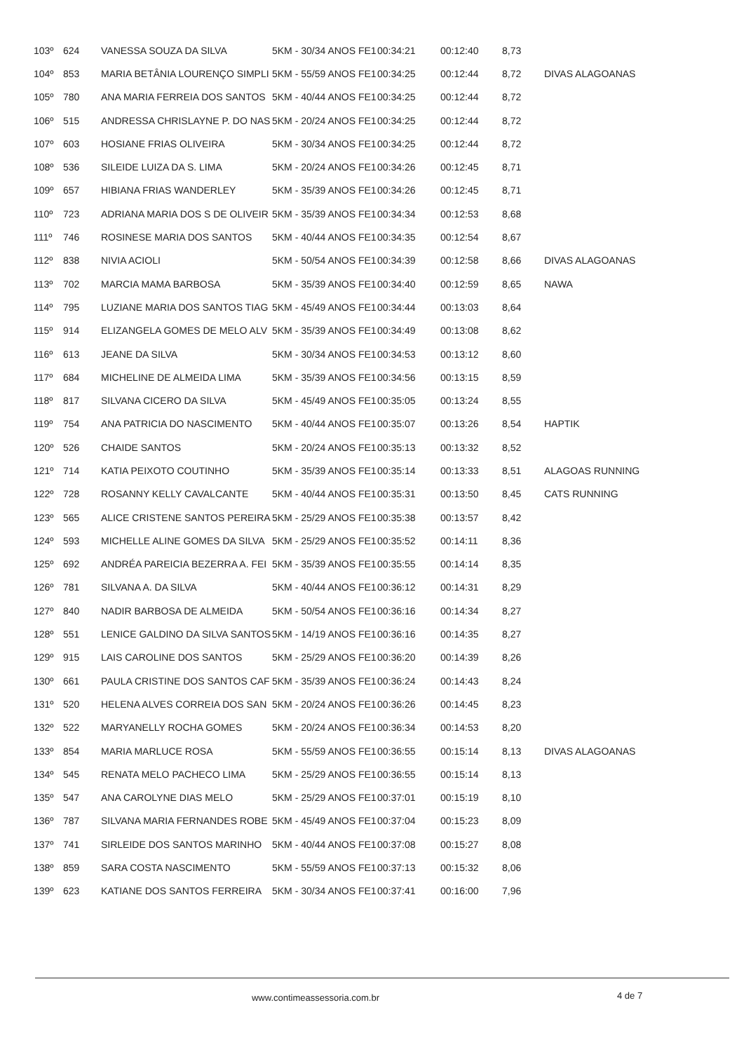| 103º | 624 | VANESSA SOUZA DA SILVA | 5KM - 30/34 ANOS FE1 | 00:34:21 | 00:12:40 | 8,73 | |
| 104º | 853 | MARIA BETÂNIA LOURENÇO SIMPLI | 5KM - 55/59 ANOS FE1 | 00:34:25 | 00:12:44 | 8,72 | DIVAS ALAGOANAS |
| 105º | 780 | ANA MARIA FERREIA DOS SANTOS | 5KM - 40/44 ANOS FE1 | 00:34:25 | 00:12:44 | 8,72 | |
| 106º | 515 | ANDRESSA CHRISLAYNE P. DO NAS | 5KM - 20/24 ANOS FE1 | 00:34:25 | 00:12:44 | 8,72 | |
| 107º | 603 | HOSIANE FRIAS OLIVEIRA | 5KM - 30/34 ANOS FE1 | 00:34:25 | 00:12:44 | 8,72 | |
| 108º | 536 | SILEIDE LUIZA DA S. LIMA | 5KM - 20/24 ANOS FE1 | 00:34:26 | 00:12:45 | 8,71 | |
| 109º | 657 | HIBIANA FRIAS WANDERLEY | 5KM - 35/39 ANOS FE1 | 00:34:26 | 00:12:45 | 8,71 | |
| 110º | 723 | ADRIANA MARIA DOS S DE OLIVEIR | 5KM - 35/39 ANOS FE1 | 00:34:34 | 00:12:53 | 8,68 | |
| 111º | 746 | ROSINESE MARIA DOS SANTOS | 5KM - 40/44 ANOS FE1 | 00:34:35 | 00:12:54 | 8,67 | |
| 112º | 838 | NIVIA ACIOLI | 5KM - 50/54 ANOS FE1 | 00:34:39 | 00:12:58 | 8,66 | DIVAS ALAGOANAS |
| 113º | 702 | MARCIA MAMA BARBOSA | 5KM - 35/39 ANOS FE1 | 00:34:40 | 00:12:59 | 8,65 | NAWA |
| 114º | 795 | LUZIANE MARIA DOS SANTOS TIAG | 5KM - 45/49 ANOS FE1 | 00:34:44 | 00:13:03 | 8,64 | |
| 115º | 914 | ELIZANGELA GOMES DE MELO ALV | 5KM - 35/39 ANOS FE1 | 00:34:49 | 00:13:08 | 8,62 | |
| 116º | 613 | JEANE DA SILVA | 5KM - 30/34 ANOS FE1 | 00:34:53 | 00:13:12 | 8,60 | |
| 117º | 684 | MICHELINE DE ALMEIDA LIMA | 5KM - 35/39 ANOS FE1 | 00:34:56 | 00:13:15 | 8,59 | |
| 118º | 817 | SILVANA CICERO DA SILVA | 5KM - 45/49 ANOS FE1 | 00:35:05 | 00:13:24 | 8,55 | |
| 119º | 754 | ANA PATRICIA DO NASCIMENTO | 5KM - 40/44 ANOS FE1 | 00:35:07 | 00:13:26 | 8,54 | HAPTIK |
| 120º | 526 | CHAIDE SANTOS | 5KM - 20/24 ANOS FE1 | 00:35:13 | 00:13:32 | 8,52 | |
| 121º | 714 | KATIA PEIXOTO COUTINHO | 5KM - 35/39 ANOS FE1 | 00:35:14 | 00:13:33 | 8,51 | ALAGOAS RUNNING |
| 122º | 728 | ROSANNY KELLY CAVALCANTE | 5KM - 40/44 ANOS FE1 | 00:35:31 | 00:13:50 | 8,45 | CATS RUNNING |
| 123º | 565 | ALICE CRISTENE SANTOS PEREIRA | 5KM - 25/29 ANOS FE1 | 00:35:38 | 00:13:57 | 8,42 | |
| 124º | 593 | MICHELLE ALINE GOMES DA SILVA | 5KM - 25/29 ANOS FE1 | 00:35:52 | 00:14:11 | 8,36 | |
| 125º | 692 | ANDRÉA PAREICIA BEZERRA A. FEI | 5KM - 35/39 ANOS FE1 | 00:35:55 | 00:14:14 | 8,35 | |
| 126º | 781 | SILVANA A. DA SILVA | 5KM - 40/44 ANOS FE1 | 00:36:12 | 00:14:31 | 8,29 | |
| 127º | 840 | NADIR BARBOSA DE ALMEIDA | 5KM - 50/54 ANOS FE1 | 00:36:16 | 00:14:34 | 8,27 | |
| 128º | 551 | LENICE GALDINO DA SILVA SANTOS | 5KM - 14/19 ANOS FE1 | 00:36:16 | 00:14:35 | 8,27 | |
| 129º | 915 | LAIS CAROLINE DOS SANTOS | 5KM - 25/29 ANOS FE1 | 00:36:20 | 00:14:39 | 8,26 | |
| 130º | 661 | PAULA CRISTINE DOS SANTOS CAF | 5KM - 35/39 ANOS FE1 | 00:36:24 | 00:14:43 | 8,24 | |
| 131º | 520 | HELENA ALVES CORREIA DOS SAN | 5KM - 20/24 ANOS FE1 | 00:36:26 | 00:14:45 | 8,23 | |
| 132º | 522 | MARYANELLY ROCHA GOMES | 5KM - 20/24 ANOS FE1 | 00:36:34 | 00:14:53 | 8,20 | |
| 133º | 854 | MARIA MARLUCE ROSA | 5KM - 55/59 ANOS FE1 | 00:36:55 | 00:15:14 | 8,13 | DIVAS ALAGOANAS |
| 134º | 545 | RENATA MELO PACHECO LIMA | 5KM - 25/29 ANOS FE1 | 00:36:55 | 00:15:14 | 8,13 | |
| 135º | 547 | ANA CAROLYNE DIAS MELO | 5KM - 25/29 ANOS FE1 | 00:37:01 | 00:15:19 | 8,10 | |
| 136º | 787 | SILVANA MARIA FERNANDES ROBE | 5KM - 45/49 ANOS FE1 | 00:37:04 | 00:15:23 | 8,09 | |
| 137º | 741 | SIRLEIDE DOS SANTOS MARINHO | 5KM - 40/44 ANOS FE1 | 00:37:08 | 00:15:27 | 8,08 | |
| 138º | 859 | SARA COSTA NASCIMENTO | 5KM - 55/59 ANOS FE1 | 00:37:13 | 00:15:32 | 8,06 | |
| 139º | 623 | KATIANE DOS SANTOS FERREIRA | 5KM - 30/34 ANOS FE1 | 00:37:41 | 00:16:00 | 7,96 | |
www.contimeassessoria.com.br 4 de 7